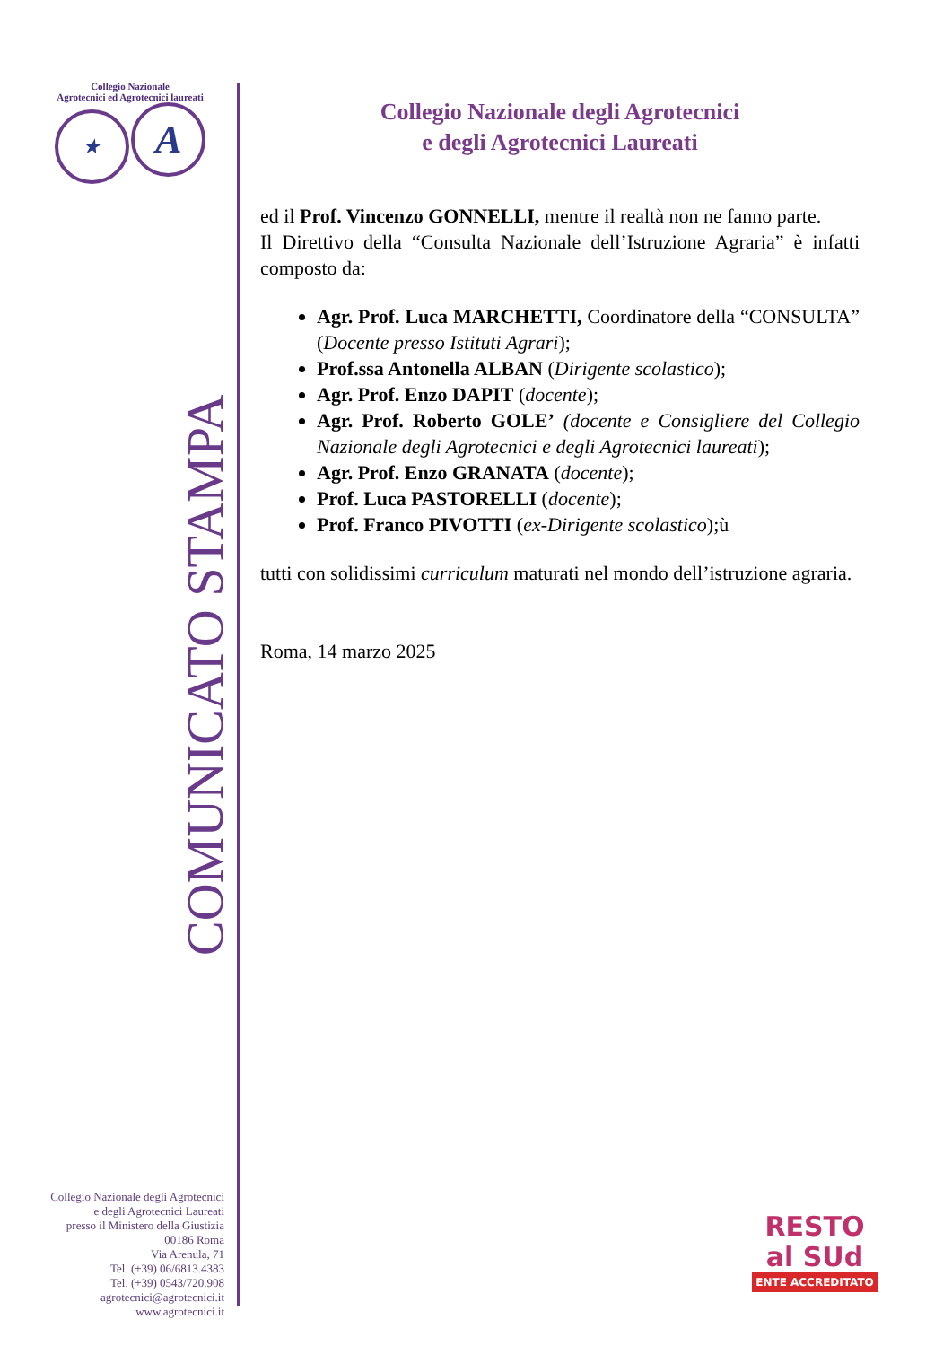Collegio Nazionale
Agrotecnici ed Agrotecnici laureati
★ A
COMUNICATO STAMPA
Collegio Nazionale degli Agrotecnici
e degli Agrotecnici Laureati
presso il Ministero della Giustizia
00186 Roma
Via Arenula, 71
Tel. (+39) 06/6813.4383
Tel. (+39) 0543/720.908
agrotecnici@agrotecnici.it
www.agrotecnici.it
Collegio Nazionale degli Agrotecnici
e degli Agrotecnici Laureati
ed il Prof. Vincenzo GONNELLI, mentre il realtà non ne fanno parte.
Il Direttivo della “Consulta Nazionale dell’Istruzione Agraria” è infatti composto da:
Agr. Prof. Luca MARCHETTI, Coordinatore della “CONSULTA” (Docente presso Istituti Agrari);
Prof.ssa Antonella ALBAN (Dirigente scolastico);
Agr. Prof. Enzo DAPIT (docente);
Agr. Prof. Roberto GOLE’ (docente e Consigliere del Collegio Nazionale degli Agrotecnici e degli Agrotecnici laureati);
Agr. Prof. Enzo GRANATA (docente);
Prof. Luca PASTORELLI (docente);
Prof. Franco PIVOTTI (ex-Dirigente scolastico);ù
tutti con solidissimi curriculum maturati nel mondo dell’istruzione agraria.
Roma, 14 marzo 2025
RESTO
al SUd
ENTE ACCREDITATO